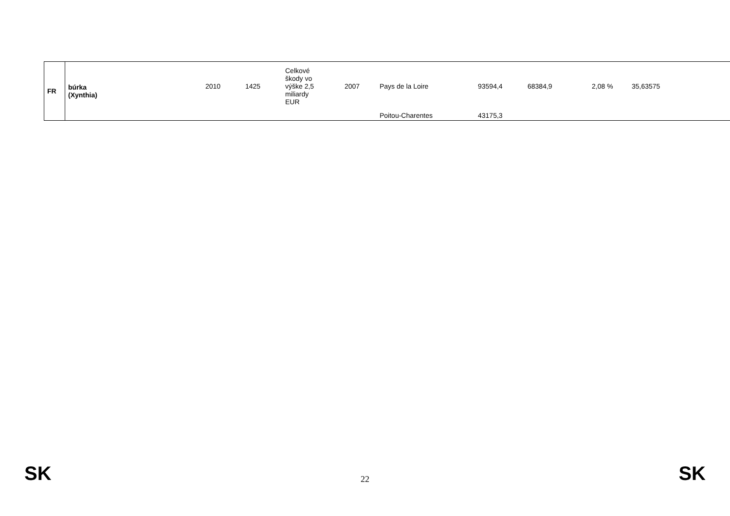| FR | búrka (Xynthia) | 2010 | 1425 | Celkové škody vo výške 2,5 miliardy EUR | 2007 | Pays de la Loire | 93594,4 | 68384,9 | 2,08 % | 35,63575 |
| | | | | | | Poitou-Charentes | 43175,3 | | | |
SK 22 SK